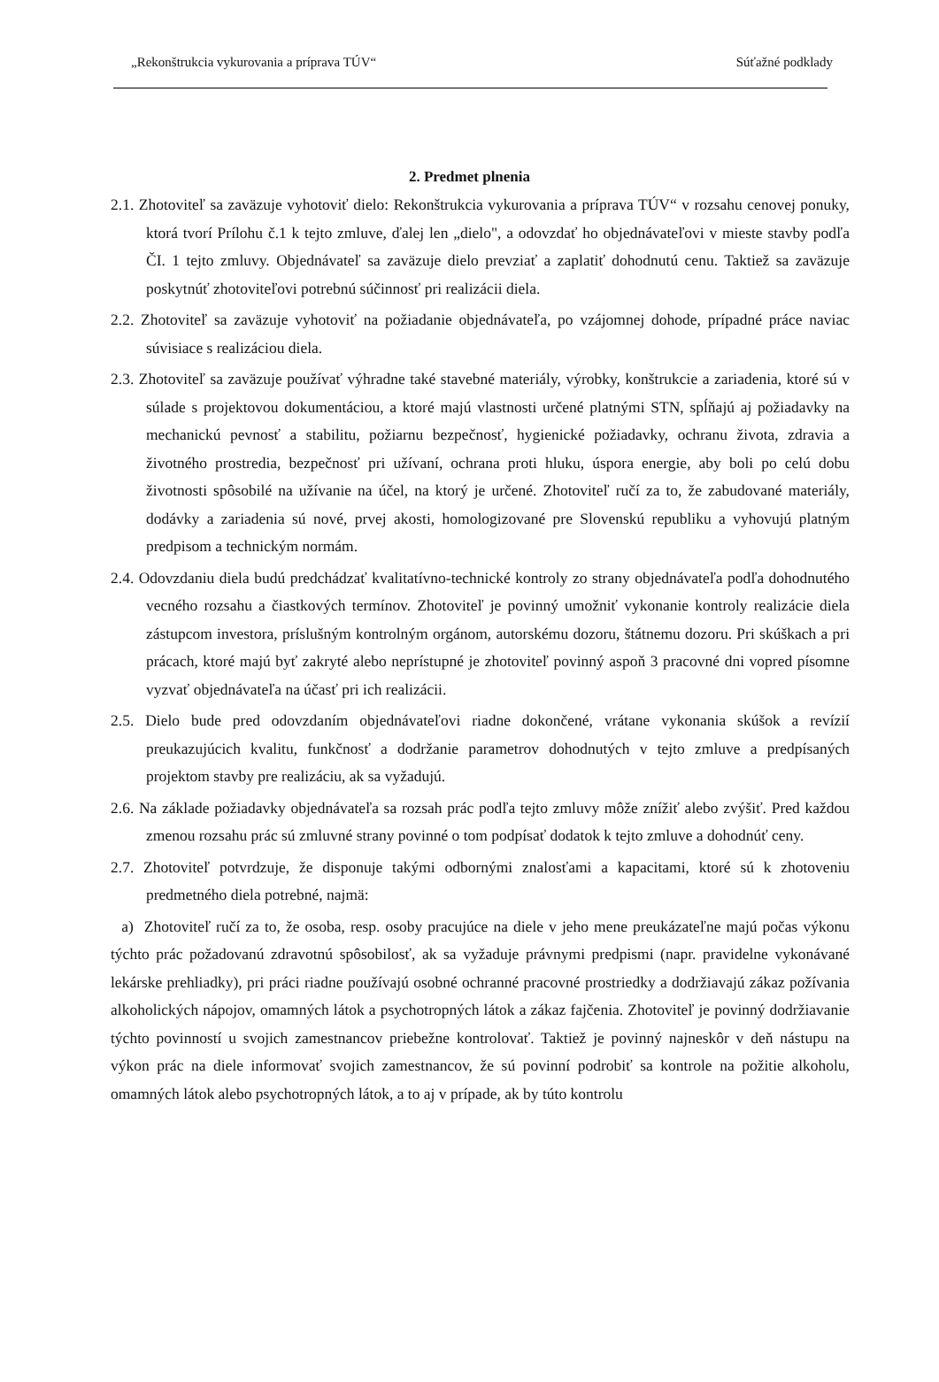„Rekonštrukcia vykurovania a príprava TÚV“Súťažné podklady
2. Predmet plnenia
2.1. Zhotoviteľ sa zaväzuje vyhotoviť dielo: Rekonštrukcia vykurovania a príprava TÚV“ v rozsahu cenovej ponuky, ktorá tvorí Prílohu č.1 k tejto zmluve, ďalej len „dielo", a odovzdať ho objednávateľovi v mieste stavby podľa ČI. 1 tejto zmluvy. Objednávateľ sa zaväzuje dielo prevziať a zaplatiť dohodnutú cenu. Taktiež sa zaväzuje poskytnúť zhotoviteľovi potrebnú súčinnosť pri realizácii diela.
2.2. Zhotoviteľ sa zaväzuje vyhotoviť na požiadanie objednávateľa, po vzájomnej dohode, prípadné práce naviac súvisiace s realizáciou diela.
2.3. Zhotoviteľ sa zaväzuje používať výhradne také stavebné materiály, výrobky, konštrukcie a zariadenia, ktoré sú v súlade s projektovou dokumentáciou, a ktoré majú vlastnosti určené platnými STN, spĺňajú aj požiadavky na mechanickú pevnosť a stabilitu, požiarnu bezpečnosť, hygienické požiadavky, ochranu života, zdravia a životného prostredia, bezpečnosť pri užívaní, ochrana proti hluku, úspora energie, aby boli po celú dobu životnosti spôsobilé na užívanie na účel, na ktorý je určené. Zhotoviteľ ručí za to, že zabudované materiály, dodávky a zariadenia sú nové, prvej akosti, homologizované pre Slovenskú republiku a vyhovujú platným predpisom a technickým normám.
2.4. Odovzdaniu diela budú predchádzať kvalitatívno-technické kontroly zo strany objednávateľa podľa dohodnutého vecného rozsahu a čiastkových termínov. Zhotoviteľ je povinný umožniť vykonanie kontroly realizácie diela zástupcom investora, príslušným kontrolným orgánom, autorskému dozoru, štátnemu dozoru. Pri skúškach a pri prácach, ktoré majú byť zakryté alebo neprístupné je zhotoviteľ povinný aspoň 3 pracovné dni vopred písomne vyzvať objednávateľa na účasť pri ich realizácii.
2.5. Dielo bude pred odovzdaním objednávateľovi riadne dokončené, vrátane vykonania skúšok a revízií preukazujúcich kvalitu, funkčnosť a dodržanie parametrov dohodnutých v tejto zmluve a predpísaných projektom stavby pre realizáciu, ak sa vyžadujú.
2.6. Na základe požiadavky objednávateľa sa rozsah prác podľa tejto zmluvy môže znížiť alebo zvýšiť. Pred každou zmenou rozsahu prác sú zmluvné strany povinné o tom podpísať dodatok k tejto zmluve a dohodnúť ceny.
2.7. Zhotoviteľ potvrdzuje, že disponuje takými odbornými znalosťami a kapacitami, ktoré sú k zhotoveniu predmetného diela potrebné, najmä:
a) Zhotoviteľ ručí za to, že osoba, resp. osoby pracujúce na diele v jeho mene preukázateľne majú počas výkonu týchto prác požadovanú zdravotnú spôsobilosť, ak sa vyžaduje právnymi predpismi (napr. pravidelne vykonávané lekárske prehliadky), pri práci riadne používajú osobné ochranné pracovné prostriedky a dodržiavajú zákaz požívania alkoholických nápojov, omamných látok a psychotropných látok a zákaz fajčenia. Zhotoviteľ je povinný dodržiavanie týchto povinností u svojich zamestnancov priebežne kontrolovať. Taktiež je povinný najneskôr v deň nástupu na výkon prác na diele informovať svojich zamestnancov, že sú povinní podrobiť sa kontrole na požitie alkoholu, omamných látok alebo psychotropných látok, a to aj v prípade, ak by túto kontrolu